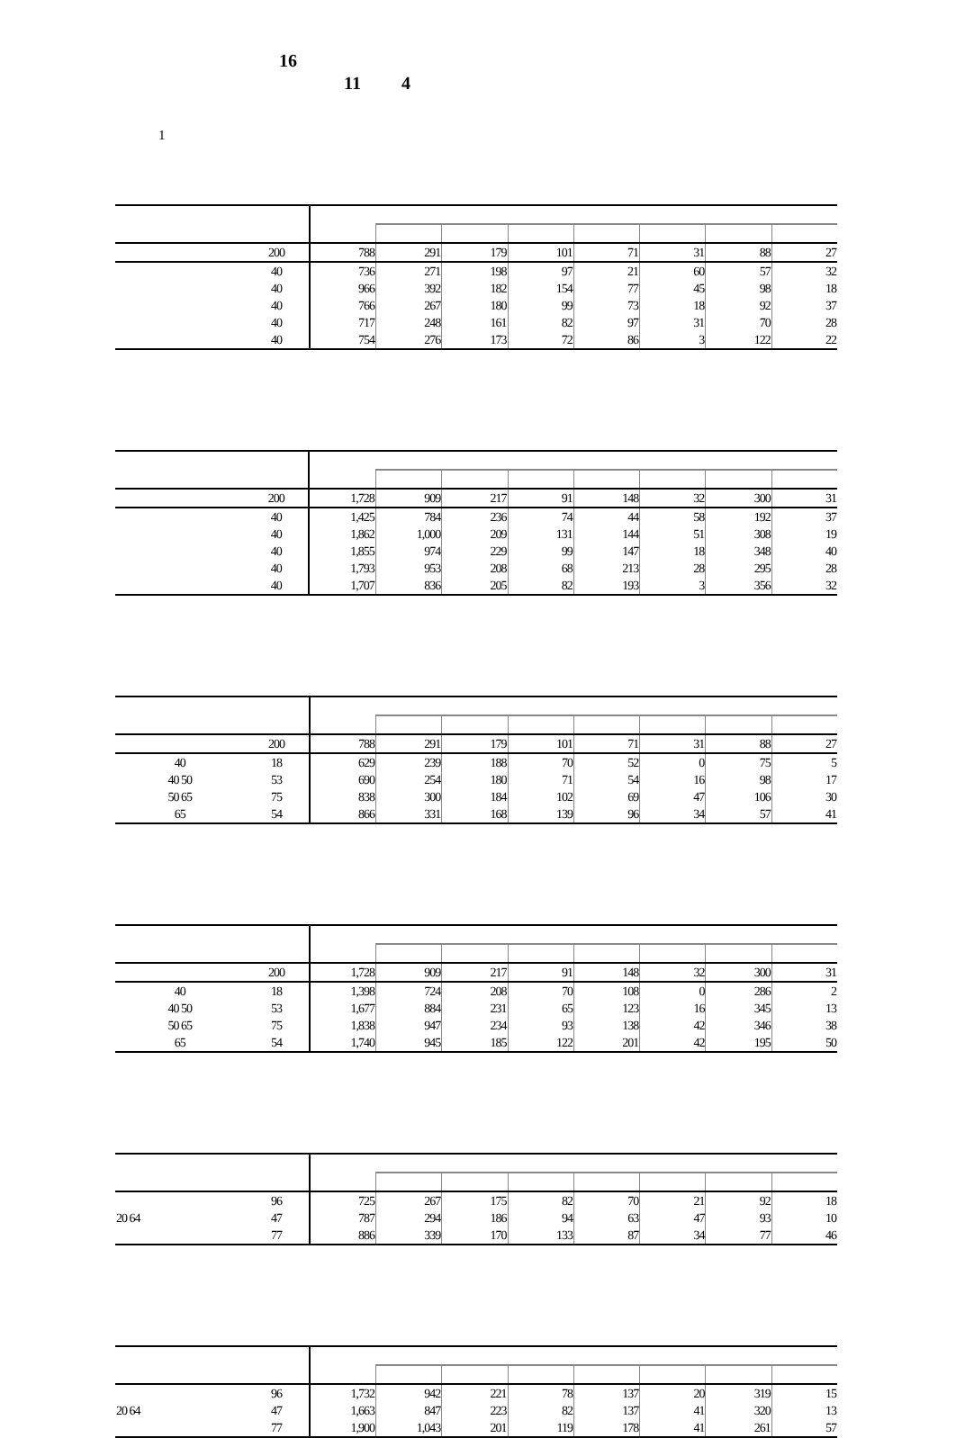16
11 4
1
| | 200 | 788 | 291 | 179 | 101 | 71 | 31 | 88 | 27 |
| | 40 | 736 | 271 | 198 | 97 | 21 | 60 | 57 | 32 |
| | 40 | 966 | 392 | 182 | 154 | 77 | 45 | 98 | 18 |
| | 40 | 766 | 267 | 180 | 99 | 73 | 18 | 92 | 37 |
| | 40 | 717 | 248 | 161 | 82 | 97 | 31 | 70 | 28 |
| | 40 | 754 | 276 | 173 | 72 | 86 | 3 | 122 | 22 |
| | 200 | 1,728 | 909 | 217 | 91 | 148 | 32 | 300 | 31 |
| | 40 | 1,425 | 784 | 236 | 74 | 44 | 58 | 192 | 37 |
| | 40 | 1,862 | 1,000 | 209 | 131 | 144 | 51 | 308 | 19 |
| | 40 | 1,855 | 974 | 229 | 99 | 147 | 18 | 348 | 40 |
| | 40 | 1,793 | 953 | 208 | 68 | 213 | 28 | 295 | 28 |
| | 40 | 1,707 | 836 | 205 | 82 | 193 | 3 | 356 | 32 |
| | 200 | 788 | 291 | 179 | 101 | 71 | 31 | 88 | 27 |
| 40 | 18 | 629 | 239 | 188 | 70 | 52 | 0 | 75 | 5 |
| 40 50 | 53 | 690 | 254 | 180 | 71 | 54 | 16 | 98 | 17 |
| 50 65 | 75 | 838 | 300 | 184 | 102 | 69 | 47 | 106 | 30 |
| 65 | 54 | 866 | 331 | 168 | 139 | 96 | 34 | 57 | 41 |
| | 200 | 1,728 | 909 | 217 | 91 | 148 | 32 | 300 | 31 |
| 40 | 18 | 1,398 | 724 | 208 | 70 | 108 | 0 | 286 | 2 |
| 40 50 | 53 | 1,677 | 884 | 231 | 65 | 123 | 16 | 345 | 13 |
| 50 65 | 75 | 1,838 | 947 | 234 | 93 | 138 | 42 | 346 | 38 |
| 65 | 54 | 1,740 | 945 | 185 | 122 | 201 | 42 | 195 | 50 |
| | 96 | 725 | 267 | 175 | 82 | 70 | 21 | 92 | 18 |
| 20 64 | 47 | 787 | 294 | 186 | 94 | 63 | 47 | 93 | 10 |
| | 77 | 886 | 339 | 170 | 133 | 87 | 34 | 77 | 46 |
| | 96 | 1,732 | 942 | 221 | 78 | 137 | 20 | 319 | 15 |
| 20 64 | 47 | 1,663 | 847 | 223 | 82 | 137 | 41 | 320 | 13 |
| | 77 | 1,900 | 1,043 | 201 | 119 | 178 | 41 | 261 | 57 |